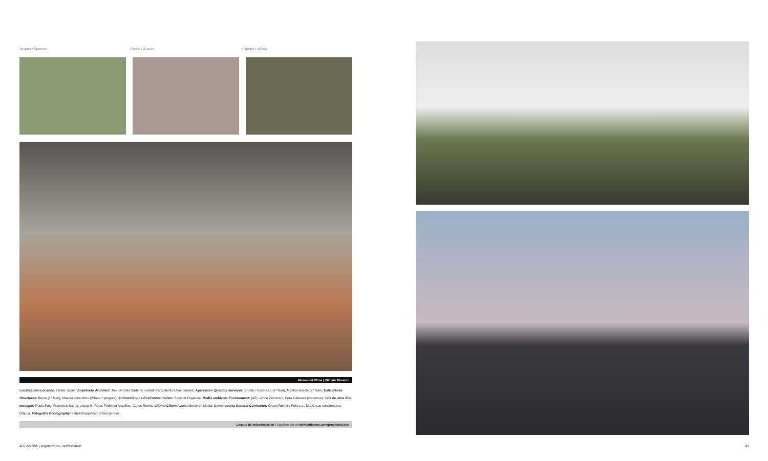Verano / Summer Otoño / Autum Invierno / Winter
Museo del Clima | Climate Museum
Localización Location: Lleida. Spain. Arquitecto Architect: Toni Gironès Saderra | estudi d'arquitectura toni gironès. Aparejador Quantity surveyor: Brufau i Cusó s.l.p (1ª fase), Montse García (2ª fase). Estructuras Structures: Boma (1ª fase), Masala consultors (2ªfase + pérgola). Ambientólogos Environmentalists: Societat Orgànica. Medio ambiente Environment: (AZ) - Anna Zahonero, Pere Cabassa (concurso). Jefe de obra Site manager: Paula Puig, Francisco Saenz, Josep M. Roca, Federico Arquillos, Carlos Romia. Cliente Client: Ayuntamiento de Lleida. Constructora General Contractor: Grupo Romero Polo s.a., M.J.Gruas constructora, Glauca. Fotografía Photography: estudi d'arquitectura toni gironès.
Listado de industriales en / Suppliers list at www.ondiseno.com/proyectos.php
40 | on 386 | arquitectura / architecture
41